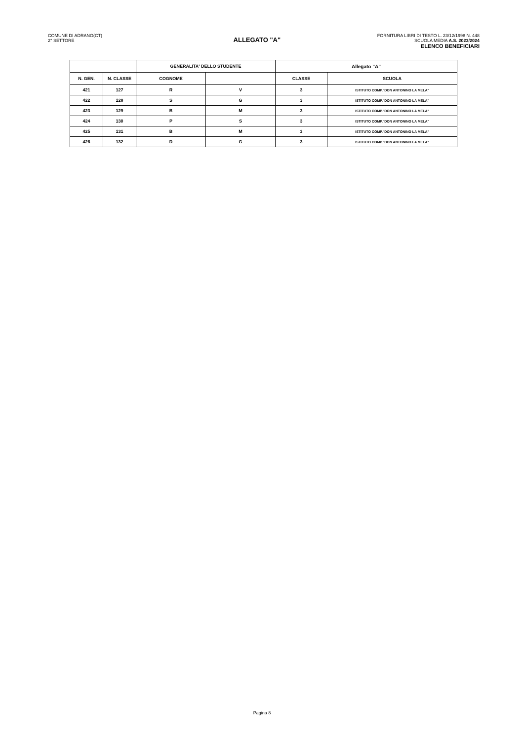COMUNE DI ADRANO(CT)
2° SETTORE
ALLEGATO "A"
FORNITURA LIBRI DI TESTO L. 23/12/1998 N. 448
SCUOLA MEDIA A.S. 2023/2024
ELENCO BENEFICIARI
| | | GENERALITA' DELLO STUDENTE | | Allegato "A" | |
| --- | --- | --- | --- | --- | --- |
| N. GEN. | N. CLASSE | COGNOME | | CLASSE | SCUOLA |
| 421 | 127 | R | V | 3 | ISTITUTO COMP."DON ANTONINO LA MELA" |
| 422 | 128 | S | G | 3 | ISTITUTO COMP."DON ANTONINO LA MELA" |
| 423 | 129 | B | M | 3 | ISTITUTO COMP."DON ANTONINO LA MELA" |
| 424 | 130 | P | S | 3 | ISTITUTO COMP."DON ANTONINO LA MELA" |
| 425 | 131 | B | M | 3 | ISTITUTO COMP."DON ANTONINO LA MELA" |
| 426 | 132 | D | G | 3 | ISTITUTO COMP."DON ANTONINO LA MELA" |
Pagina 8